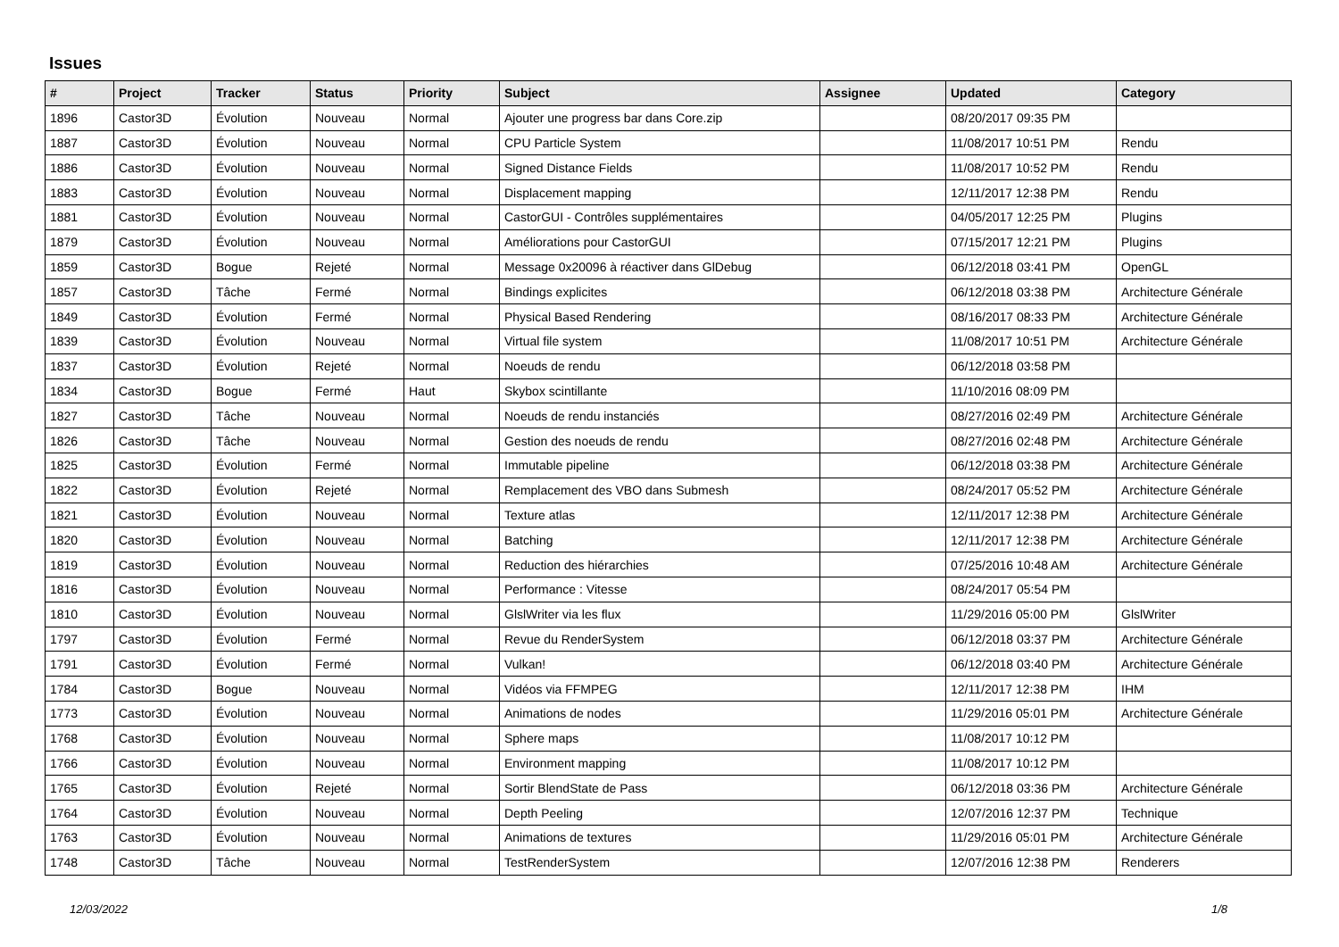Issues
| # | Project | Tracker | Status | Priority | Subject | Assignee | Updated | Category |
| --- | --- | --- | --- | --- | --- | --- | --- | --- |
| 1896 | Castor3D | Évolution | Nouveau | Normal | Ajouter une progress bar dans Core.zip | | 08/20/2017 09:35 PM | |
| 1887 | Castor3D | Évolution | Nouveau | Normal | CPU Particle System | | 11/08/2017 10:51 PM | Rendu |
| 1886 | Castor3D | Évolution | Nouveau | Normal | Signed Distance Fields | | 11/08/2017 10:52 PM | Rendu |
| 1883 | Castor3D | Évolution | Nouveau | Normal | Displacement mapping | | 12/11/2017 12:38 PM | Rendu |
| 1881 | Castor3D | Évolution | Nouveau | Normal | CastorGUI - Contrôles supplémentaires | | 04/05/2017 12:25 PM | Plugins |
| 1879 | Castor3D | Évolution | Nouveau | Normal | Améliorations pour CastorGUI | | 07/15/2017 12:21 PM | Plugins |
| 1859 | Castor3D | Bogue | Rejeté | Normal | Message 0x20096 à réactiver dans GlDebug | | 06/12/2018 03:41 PM | OpenGL |
| 1857 | Castor3D | Tâche | Fermé | Normal | Bindings explicites | | 06/12/2018 03:38 PM | Architecture Générale |
| 1849 | Castor3D | Évolution | Fermé | Normal | Physical Based Rendering | | 08/16/2017 08:33 PM | Architecture Générale |
| 1839 | Castor3D | Évolution | Nouveau | Normal | Virtual file system | | 11/08/2017 10:51 PM | Architecture Générale |
| 1837 | Castor3D | Évolution | Rejeté | Normal | Noeuds de rendu | | 06/12/2018 03:58 PM | |
| 1834 | Castor3D | Bogue | Fermé | Haut | Skybox scintillante | | 11/10/2016 08:09 PM | |
| 1827 | Castor3D | Tâche | Nouveau | Normal | Noeuds de rendu instanciés | | 08/27/2016 02:49 PM | Architecture Générale |
| 1826 | Castor3D | Tâche | Nouveau | Normal | Gestion des noeuds de rendu | | 08/27/2016 02:48 PM | Architecture Générale |
| 1825 | Castor3D | Évolution | Fermé | Normal | Immutable pipeline | | 06/12/2018 03:38 PM | Architecture Générale |
| 1822 | Castor3D | Évolution | Rejeté | Normal | Remplacement des VBO dans Submesh | | 08/24/2017 05:52 PM | Architecture Générale |
| 1821 | Castor3D | Évolution | Nouveau | Normal | Texture atlas | | 12/11/2017 12:38 PM | Architecture Générale |
| 1820 | Castor3D | Évolution | Nouveau | Normal | Batching | | 12/11/2017 12:38 PM | Architecture Générale |
| 1819 | Castor3D | Évolution | Nouveau | Normal | Reduction des hiérarchies | | 07/25/2016 10:48 AM | Architecture Générale |
| 1816 | Castor3D | Évolution | Nouveau | Normal | Performance : Vitesse | | 08/24/2017 05:54 PM | |
| 1810 | Castor3D | Évolution | Nouveau | Normal | GlslWriter via les flux | | 11/29/2016 05:00 PM | GlslWriter |
| 1797 | Castor3D | Évolution | Fermé | Normal | Revue du RenderSystem | | 06/12/2018 03:37 PM | Architecture Générale |
| 1791 | Castor3D | Évolution | Fermé | Normal | Vulkan! | | 06/12/2018 03:40 PM | Architecture Générale |
| 1784 | Castor3D | Bogue | Nouveau | Normal | Vidéos via FFMPEG | | 12/11/2017 12:38 PM | IHM |
| 1773 | Castor3D | Évolution | Nouveau | Normal | Animations de nodes | | 11/29/2016 05:01 PM | Architecture Générale |
| 1768 | Castor3D | Évolution | Nouveau | Normal | Sphere maps | | 11/08/2017 10:12 PM | |
| 1766 | Castor3D | Évolution | Nouveau | Normal | Environment mapping | | 11/08/2017 10:12 PM | |
| 1765 | Castor3D | Évolution | Rejeté | Normal | Sortir BlendState de Pass | | 06/12/2018 03:36 PM | Architecture Générale |
| 1764 | Castor3D | Évolution | Nouveau | Normal | Depth Peeling | | 12/07/2016 12:37 PM | Technique |
| 1763 | Castor3D | Évolution | Nouveau | Normal | Animations de textures | | 11/29/2016 05:01 PM | Architecture Générale |
| 1748 | Castor3D | Tâche | Nouveau | Normal | TestRenderSystem | | 12/07/2016 12:38 PM | Renderers |
12/03/2022 1/8